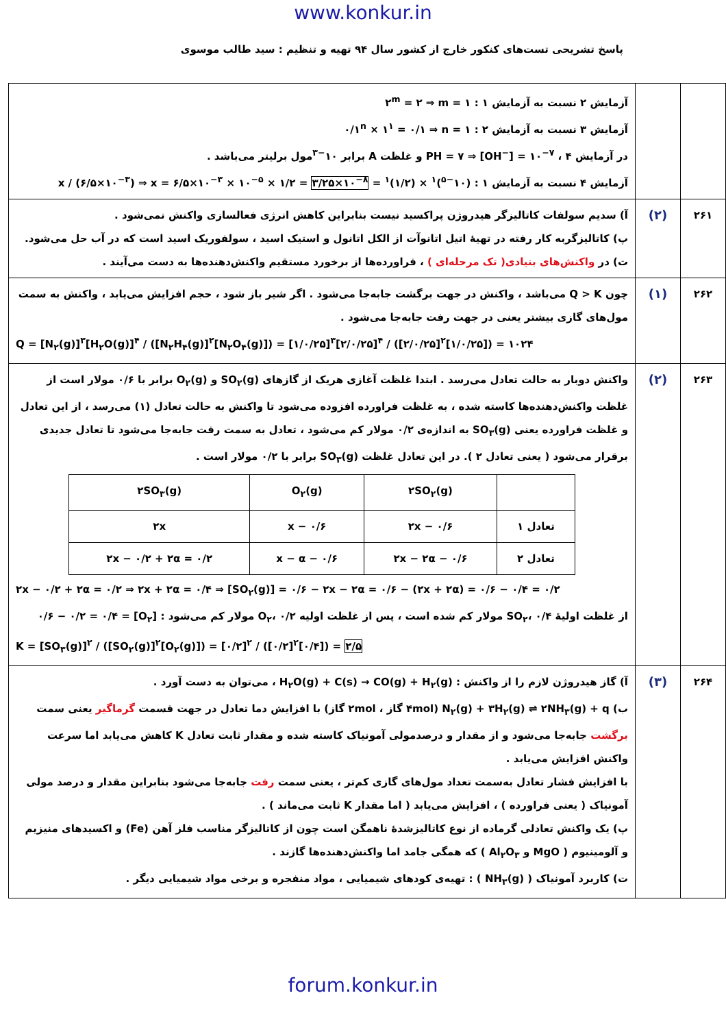www.konkur.in
پاسخ تشریحی تست‌های کنکور خارج از کشور سال ۹۴ تهیه و تنظیم : سید طالب موسوی
| | | آزمایش ۲ نسبت به آزمایش ۱ : ۲<sup>m</sup> = ۲ ⇒ m = ۱ آزمایش ۳ نسبت به آزمایش ۲ : ۰/۱<sup>n</sup> × ۱<sup>۱</sup> = ۰/۱ ⇒ n = ۱ در آزمایش ۴ ، PH = ۷ ⇒ [OH<sup>−</sup>] = ۱۰<sup>−۷</sup> و غلظت A برابر ۱۰<sup>−۳</sup>مول برلیتر می‌باشد . آزمایش ۴ نسبت به آزمایش ۱ : (۱۰<sup>−۵</sup>)<sup>۱</sup> × (۱/۲)<sup>۱</sup> = x / (۶/۵×۱۰<sup>−۳</sup>) ⇒ x = ۶/۵×۱۰<sup>−۳</sup> × ۱۰<sup>−۵</sup> × ۱/۲ = ۳/۲۵×۱۰<sup>−۸</sup> |
| ۲۶۱ | (۲) | آ) سدیم سولفات کاتالیزگر هیدروژن پراکسید نیست بنابراین کاهش انرژی فعالسازی واکنش نمی‌شود . پ) کاتالیزگربه کار رفته در تهیهٔ اتیل اتانوآت از الکل اتانول و استیک اسید ، سولفوریک اسید است که در آب حل می‌شود. ت) در واکنش‌های بنیادی( تک مرحله‌ای ) ، فراورده‌ها از برخورد مستقیم واکنش‌دهنده‌ها به دست می‌آیند . |
| ۲۶۲ | (۱) | چون Q > K می‌باشد ، واکنش در جهت برگشت جابه‌جا می‌شود . اگر شیر باز شود ، حجم افزایش می‌یابد ، واکنش به سمت مول‌های گازی بیشتر یعنی در جهت رفت جابه‌جا می‌شود . Q = [N<sub>۲</sub>(g)]<sup>۳</sup>[H<sub>۲</sub>O(g)]<sup>۴</sup> / ([N<sub>۲</sub>H<sub>۴</sub>(g)]<sup>۲</sup>[N<sub>۲</sub>O<sub>۴</sub>(g)]) = [۱/۰/۲۵]<sup>۳</sup>[۲/۰/۲۵]<sup>۴</sup> / ([۲/۰/۲۵]<sup>۲</sup>[۱/۰/۲۵]) = ۱۰۲۴ |
| ۲۶۳ | (۲) | واکنش دوبار به حالت تعادل می‌رسد . ابتدا غلظت آغازی هریک از گازهای SO<sub>۲</sub>(g) و O<sub>۲</sub>(g) برابر با ۰/۶ مولار است از غلظت واکنش‌دهنده‌ها کاسته شده ، به غلظت فراورده افزوده می‌شود تا واکنش به حالت تعادل (۱) می‌رسد ، از این تعادل و غلظت فراورده یعنی SO<sub>۳</sub>(g) به اندازه‌ی ۰/۲ مولار کم می‌شود ، تعادل به سمت رفت جابه‌جا می‌شود تا تعادل جدیدی برقرار می‌شود ( یعنی تعادل ۲ ). در این تعادل غلظت SO<sub>۳</sub>(g) برابر با ۰/۲ مولار است . / / ۲SO<sub>۲</sub>(g) / O<sub>۲</sub>(g) / ۲SO<sub>۳</sub>(g) / / تعادل ۱ / ۰/۶ − ۲x / ۰/۶ − x / ۲x / / تعادل ۲ / ۰/۶ − ۲x − ۲α / ۰/۶ − x − α / ۲x − ۰/۲ + ۲α = ۰/۲ / ۲x − ۰/۲ + ۲α = ۰/۲ ⇒ ۲x + ۲α = ۰/۴ ⇒ [SO<sub>۲</sub>(g)] = ۰/۶ − ۲x − ۲α = ۰/۶ − (۲x + ۲α) = ۰/۶ − ۰/۴ = ۰/۲ از غلظت اولیهٔ SO<sub>۲</sub>، ۰/۴ مولار کم شده است ، پس از غلظت اولیه O<sub>۲</sub>، ۰/۲ مولار کم می‌شود : [O<sub>۲</sub>] = ۰/۶ − ۰/۲ = ۰/۴ K = [SO<sub>۳</sub>(g)]<sup>۲</sup> / ([SO<sub>۲</sub>(g)]<sup>۲</sup>[O<sub>۲</sub>(g)]) = [۰/۲]<sup>۲</sup> / ([۰/۲]<sup>۲</sup>[۰/۴]) = ۲/۵ |
| ۲۶۴ | (۳) | آ) گاز هیدروژن لازم را از واکنش : H<sub>۲</sub>O(g) + C(s) → CO(g) + H<sub>۲</sub>(g) ، می‌توان به دست آورد . ب) N<sub>۲</sub>(g) + ۳H<sub>۲</sub>(g) ⇌ ۲NH<sub>۳</sub>(g) + q (۴mol گاز ، ۲mol گاز) با افزایش دما تعادل در جهت قسمت گرماگیر یعنی سمت برگشت جابه‌جا می‌شود و از مقدار و درصدمولی آمونیاک کاسته شده و مقدار ثابت تعادل K کاهش می‌یابد اما سرعت واکنش افزایش می‌یابد . با افزایش فشار تعادل به‌سمت تعداد مول‌های گازی کم‌تر ، یعنی سمت رفت جابه‌جا می‌شود بنابراین مقدار و درصد مولی آمونیاک ( یعنی فراورده ) ، افزایش می‌یابد ( اما مقدار K ثابت می‌ماند ) . پ) یک واکنش تعادلی گرماده از نوع کاتالیزشدهٔ ناهمگن است چون از کاتالیزگر مناسب فلز آهن (Fe) و اکسیدهای منیزیم و آلومینیوم ( MgO و Al<sub>۲</sub>O<sub>۳</sub> ) که همگی جامد اما واکنش‌دهنده‌ها گازند . ت) کاربرد آمونیاک ( NH<sub>۳</sub>(g) ) : تهیه‌ی کودهای شیمیایی ، مواد منفجره و برخی مواد شیمیایی دیگر . |
forum.konkur.in